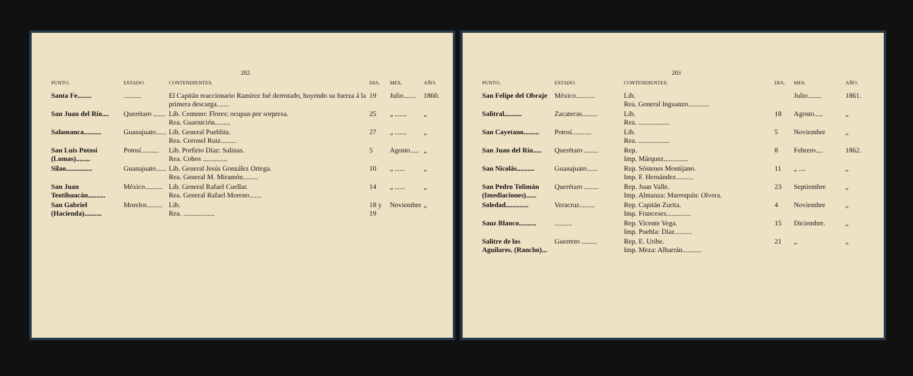202
| PUNTO. | ESTADO. | CONTENDIENTES. | DIA. | MES. | AÑO. |
| --- | --- | --- | --- | --- | --- |
| Santa Fe........ | .......... | El Capitán reaccionario Ramírez fué derrotado, huyendo su fuerza á la primera descarga....... | 19 | Julio....... | 1860. |
| San Juan del Río.... | Querétaro ....... | Lib. Centeno: Flores: ocupan por sorpresa. Rea. Guarnición......... | 25 | „ ....... | „ |
| Salamanca.......... | Guanajuato...... | Lib. General Pueblita. Rea. Coronel Ruiz......... | 27 | „ ....... | „ |
| San Luis Potosí (Lomas)........ | Potosí.......... | Lib. Porfirio Díaz: Salinas. Rea. Cobos .............. | 5 | Agosto..... | „ |
| Silao............... | Guanajuato...... | Lib. General Jesús González Ortega. Rea. General M. Miramón......... | 10 | „ ...... | „ |
| San Juan Teotihuacán.......... | México.......... | Lib. General Rafael Cuellar. Rea. General Rafael Moreno....... | 14 | „ ...... | „ |
| San Gabriel (Hacienda).......... | Morelos......... | Lib. Rea. .................. | 18 y 19 | Noviembre | „ |
203
| PUNTO. | ESTADO. | CONTENDIENTES. | DIA. | MES. | AÑO. |
| --- | --- | --- | --- | --- | --- |
| San Felipe del Obraje | México........... | Lib. Rea. General Inguanzo............ | | Julio........ | 1861. |
| Salitral.......... | Zacatecas......... | Lib. Rea. .................. | 18 | Agosto..... | „ |
| San Cayetano......... | Potosí........... | Lib. Rea. .................. | 5 | Noviembre | „ |
| San Juan del Río..... | Querétaro ........ | Rep. Imp. Márquez.............. | 8 | Febrero.... | 1862. |
| San Nicolás.......... | Guanajuato...... | Rep. Sóstenes Montijano. Imp. F. Hernández.......... | 11 | „ .... | „ |
| San Pedro Tolimán (Imediaciones)...... | Querétaro ........ | Rep. Juan Valle. Imp. Almanza: Marroquín: Olvera. | 23 | Septiembre | „ |
| Soledad............. | Veracruz......... | Rep. Capitán Zurita. Imp. Franceses.............. | 4 | Noviembre | „ |
| Sauz Blanco.......... | .......... | Rep. Vicente Vega. Imp. Puebla: Díaz.......... | 15 | Diciembre. | „ |
| Salitre de los Aguilares. (Rancho)... | Guerrero ......... | Rep. E. Uribe. Imp. Meza: Albarrán........... | 21 | „ | „ |